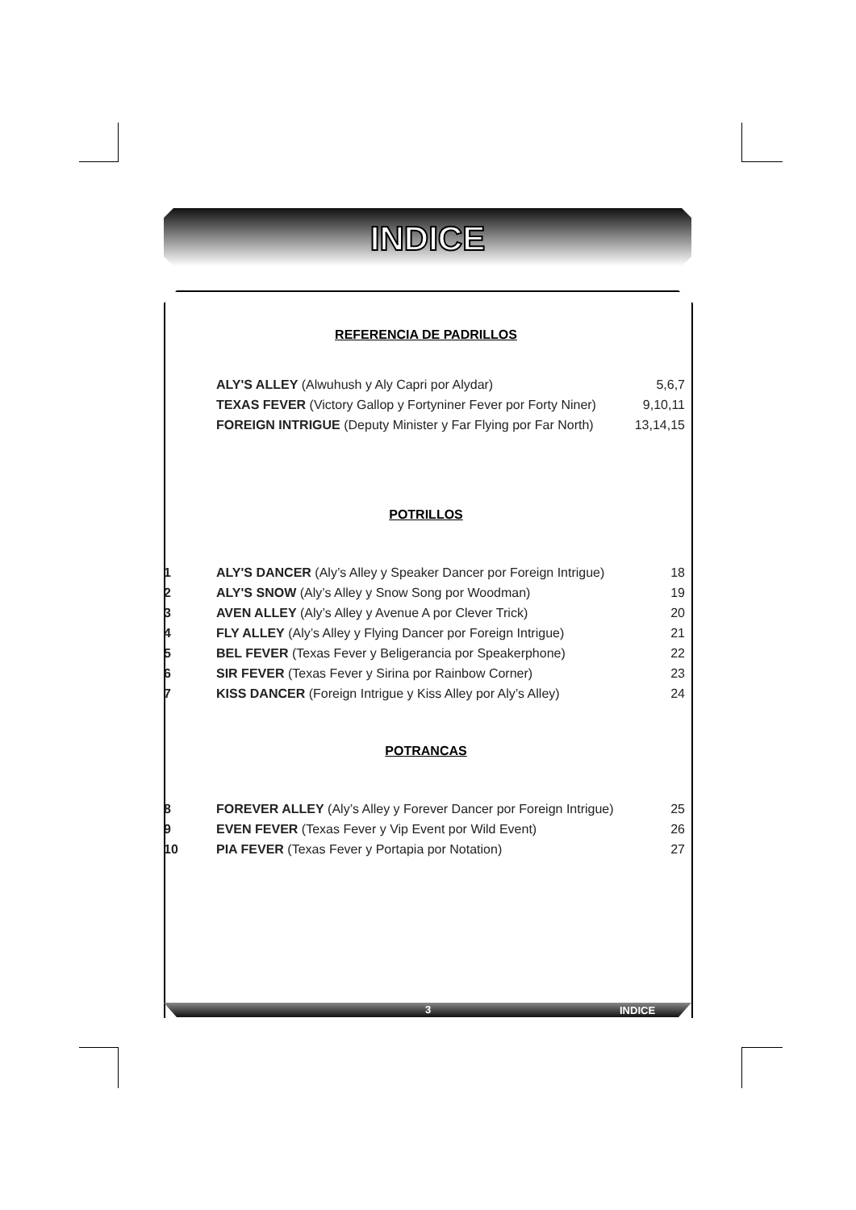INDICE
REFERENCIA DE PADRILLOS
| | ALY'S ALLEY (Alwuhush y Aly Capri por Alydar) | 5,6,7 |
| | TEXAS FEVER (Victory Gallop y Fortyniner Fever por Forty Niner) | 9,10,11 |
| | FOREIGN INTRIGUE (Deputy Minister y Far Flying por Far North) | 13,14,15 |
POTRILLOS
| 1 | ALY'S DANCER (Aly’s Alley y Speaker Dancer por Foreign Intrigue) | 18 |
| 2 | ALY'S SNOW (Aly’s Alley y Snow Song por Woodman) | 19 |
| 3 | AVEN ALLEY (Aly’s Alley y Avenue A por Clever Trick) | 20 |
| 4 | FLY ALLEY (Aly’s Alley y Flying Dancer por Foreign Intrigue) | 21 |
| 5 | BEL FEVER (Texas Fever y Beligerancia por Speakerphone) | 22 |
| 6 | SIR FEVER (Texas Fever y Sirina por Rainbow Corner) | 23 |
| 7 | KISS DANCER (Foreign Intrigue y Kiss Alley por Aly’s Alley) | 24 |
POTRANCAS
| 8 | FOREVER ALLEY (Aly’s Alley y Forever Dancer por Foreign Intrigue) | 25 |
| 9 | EVEN FEVER (Texas Fever y Vip Event por Wild Event) | 26 |
| 10 | PIA FEVER (Texas Fever y Portapia por Notation) | 27 |
3 INDICE